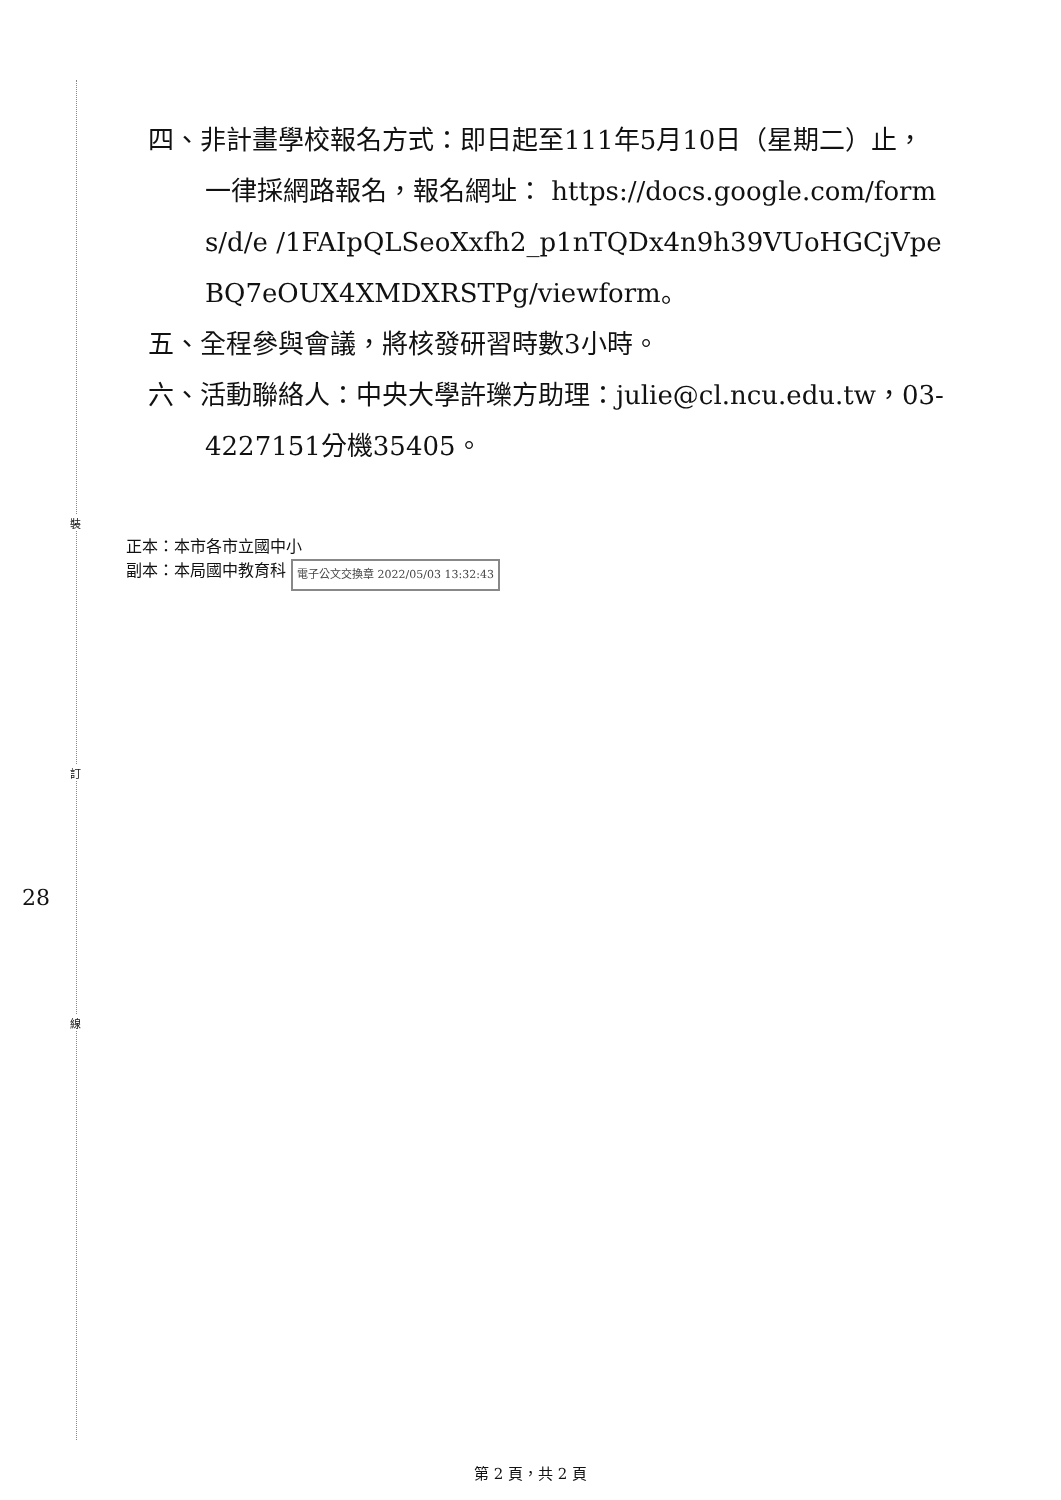裝
訂
線
28
四、非計畫學校報名方式：即日起至111年5月10日（星期二）止，一律採網路報名，報名網址： https://docs.google.com/forms/d/e /1FAIpQLSeoXxfh2_p1nTQDx4n9h39VUoHGCjVpeBQ7eOUX4XMDXRSTPg/viewform。
五、全程參與會議，將核發研習時數3小時。
六、活動聯絡人：中央大學許瓅方助理：julie@cl.ncu.edu.tw，03-4227151分機35405。
正本：本市各市立國中小
副本：本局國中教育科 電子公文交換章 2022/05/03 13:32:43
第 2 頁，共 2 頁